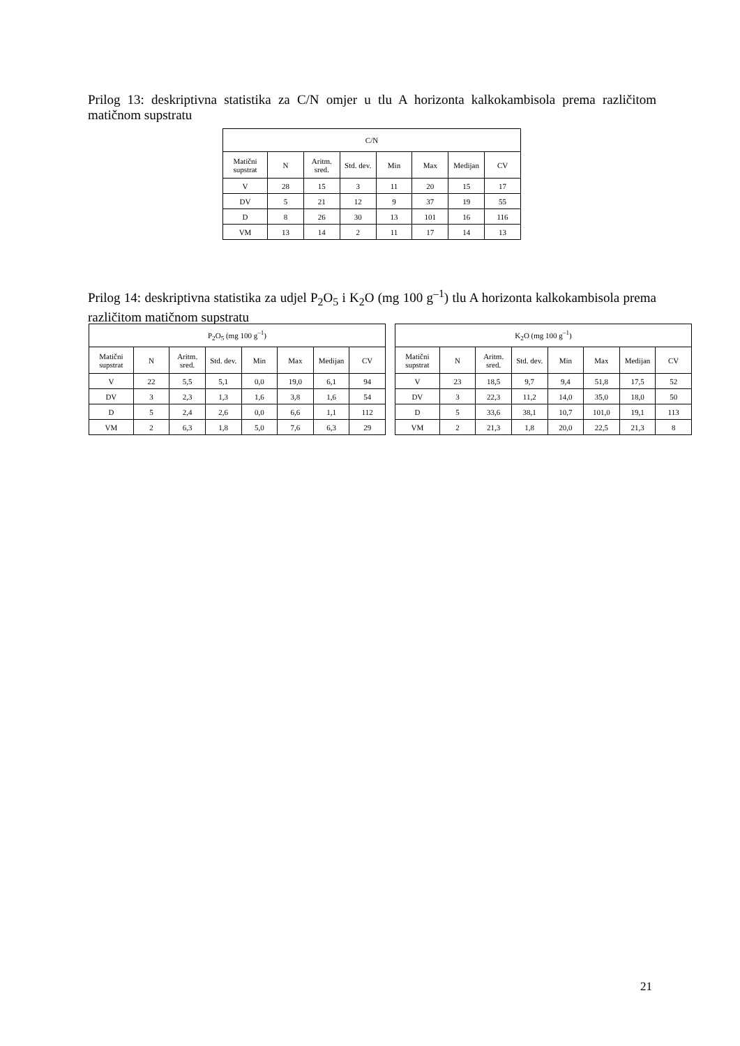Prilog 13: deskriptivna statistika za C/N omjer u tlu A horizonta kalkokambisola prema različitom matičnom supstratu
| C/N | | | | | | | |
| --- | --- | --- | --- | --- | --- | --- | --- |
| Matični supstrat | N | Aritm. sred. | Std. dev. | Min | Max | Medijan | CV |
| V | 28 | 15 | 3 | 11 | 20 | 15 | 17 |
| DV | 5 | 21 | 12 | 9 | 37 | 19 | 55 |
| D | 8 | 26 | 30 | 13 | 101 | 16 | 116 |
| VM | 13 | 14 | 2 | 11 | 17 | 14 | 13 |
Prilog 14: deskriptivna statistika za udjel P<sub>2</sub>O<sub>5</sub> i K<sub>2</sub>O (mg 100 g<sup>–1</sup>) tlu A horizonta kalkokambisola prema različitom matičnom supstratu
| P<sub>2</sub>O<sub>5</sub> (mg 100 g<sup>–1</sup>) | | | | | | | |
| --- | --- | --- | --- | --- | --- | --- | --- |
| Matični supstrat | N | Aritm. sred. | Std. dev. | Min | Max | Medijan | CV |
| V | 22 | 5,5 | 5,1 | 0,0 | 19,0 | 6,1 | 94 |
| DV | 3 | 2,3 | 1,3 | 1,6 | 3,8 | 1,6 | 54 |
| D | 5 | 2,4 | 2,6 | 0,0 | 6,6 | 1,1 | 112 |
| VM | 2 | 6,3 | 1,8 | 5,0 | 7,6 | 6,3 | 29 |
| K<sub>2</sub>O (mg 100 g<sup>–1</sup>) | | | | | | | |
| --- | --- | --- | --- | --- | --- | --- | --- |
| Matični supstrat | N | Aritm. sred. | Std. dev. | Min | Max | Medijan | CV |
| V | 23 | 18,5 | 9,7 | 9,4 | 51,8 | 17,5 | 52 |
| DV | 3 | 22,3 | 11,2 | 14,0 | 35,0 | 18,0 | 50 |
| D | 5 | 33,6 | 38,1 | 10,7 | 101,0 | 19,1 | 113 |
| VM | 2 | 21,3 | 1,8 | 20,0 | 22,5 | 21,3 | 8 |
21